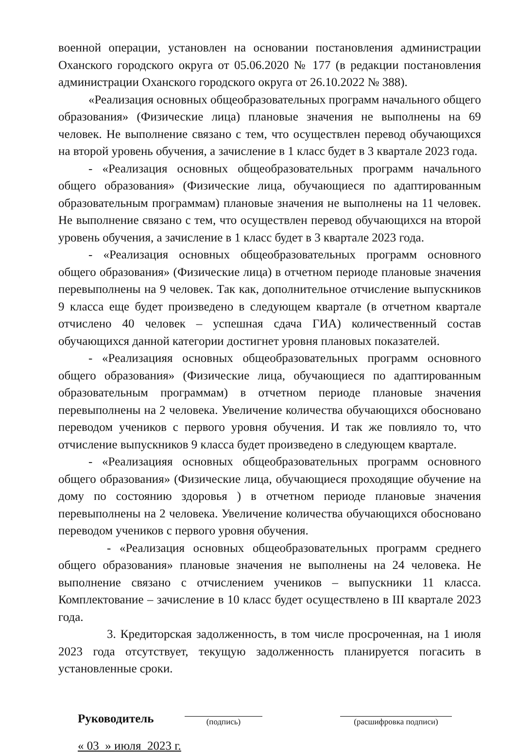военной операции, установлен на основании постановления администрации Оханского городского округа от 05.06.2020 № 177 (в редакции постановления администрации Оханского городского округа от 26.10.2022 № 388).
«Реализация основных общеобразовательных программ начального общего образования» (Физические лица) плановые значения не выполнены на 69 человек. Не выполнение связано с тем, что осуществлен перевод обучающихся на второй уровень обучения, а зачисление в 1 класс будет в 3 квартале 2023 года.
- «Реализация основных общеобразовательных программ начального общего образования» (Физические лица, обучающиеся по адаптированным образовательным программам) плановые значения не выполнены на 11 человек. Не выполнение связано с тем, что осуществлен перевод обучающихся на второй уровень обучения, а зачисление в 1 класс будет в 3 квартале 2023 года.
- «Реализация основных общеобразовательных программ основного общего образования» (Физические лица) в отчетном периоде плановые значения перевыполнены на 9 человек. Так как, дополнительное отчисление выпускников 9 класса еще будет произведено в следующем квартале (в отчетном квартале отчислено 40 человек – успешная сдача ГИА) количественный состав обучающихся данной категории достигнет уровня плановых показателей.
- «Реализацияя основных общеобразовательных программ основного общего образования» (Физические лица, обучающиеся по адаптированным образовательным программам) в отчетном периоде плановые значения перевыполнены на 2 человека. Увеличение количества обучающихся обосновано переводом учеников с первого уровня обучения. И так же повлияло то, что отчисление выпускников 9 класса будет произведено в следующем квартале.
- «Реализацияя основных общеобразовательных программ основного общего образования» (Физические лица, обучающиеся проходящие обучение на дому по состоянию здоровья ) в отчетном периоде плановые значения перевыполнены на 2 человека. Увеличение количества обучающихся обосновано переводом учеников с первого уровня обучения.
- «Реализация основных общеобразовательных программ среднего общего образования» плановые значения не выполнены на 24 человека. Не выполнение связано с отчислением учеников – выпускники 11 класса. Комплектование – зачисление в 10 класс будет осуществлено в III квартале 2023 года.
3. Кредиторская задолженность, в том числе просроченная, на 1 июля 2023 года отсутствует, текущую задолженность планируется погасить в установленные сроки.
Руководитель
(подпись)
(расшифровка подписи)
« 03 » июля 2023 г.